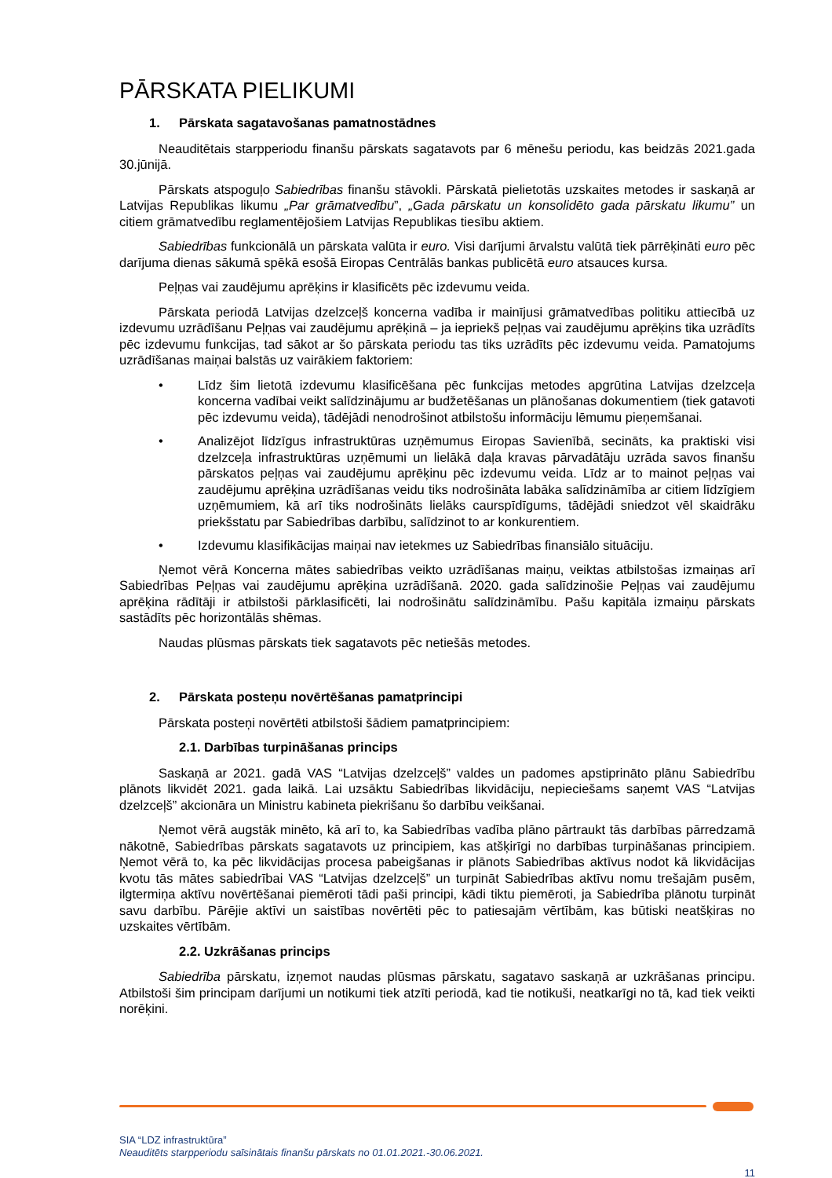PĀRSKATA PIELIKUMI
1. Pārskata sagatavošanas pamatnostādnes
Neauditētais starpperiodu finanšu pārskats sagatavots par 6 mēnešu periodu, kas beidzās 2021.gada 30.jūnijā.
Pārskats atspoguļo Sabiedrības finanšu stāvokli. Pārskatā pielietotās uzskaites metodes ir saskaņā ar Latvijas Republikas likumu „Par grāmatvedību”, „Gada pārskatu un konsolidēto gada pārskatu likumu” un citiem grāmatvedību reglamentējošiem Latvijas Republikas tiesību aktiem.
Sabiedrības funkcionālā un pārskata valūta ir euro. Visi darījumi ārvalstu valūtā tiek pārrēķināti euro pēc darījuma dienas sākumā spēkā esošā Eiropas Centrālās bankas publicētā euro atsauces kursa.
Peļņas vai zaudējumu aprēķins ir klasificēts pēc izdevumu veida.
Pārskata periodā Latvijas dzelzceļš koncerna vadība ir mainījusi grāmatvedības politiku attiecībā uz izdevumu uzrādīšanu Peļņas vai zaudējumu aprēķinā – ja iepriekš peļņas vai zaudējumu aprēķins tika uzrādīts pēc izdevumu funkcijas, tad sākot ar šo pārskata periodu tas tiks uzrādīts pēc izdevumu veida. Pamatojums uzrādīšanas maiņai balstās uz vairākiem faktoriem:
• Līdz šim lietotā izdevumu klasificēšana pēc funkcijas metodes apgrūtina Latvijas dzelzceļa koncerna vadībai veikt salīdzinājumu ar budžetēšanas un plānošanas dokumentiem (tiek gatavoti pēc izdevumu veida), tādējādi nenodrošinot atbilstošu informāciju lēmumu pieņemšanai.
• Analizējot līdzīgus infrastruktūras uzņēmumus Eiropas Savienībā, secināts, ka praktiski visi dzelzceļa infrastruktūras uzņēmumi un lielākā daļa kravas pārvadātāju uzrāda savos finanšu pārskatos peļņas vai zaudējumu aprēķinu pēc izdevumu veida. Līdz ar to mainot peļņas vai zaudējumu aprēķina uzrādīšanas veidu tiks nodrošināta labāka salīdzināmība ar citiem līdzīgiem uzņēmumiem, kā arī tiks nodrošināts lielāks caurspīdīgums, tādējādi sniedzot vēl skaidrāku priekšstatu par Sabiedrības darbību, salīdzinot to ar konkurentiem.
• Izdevumu klasifikācijas maiņai nav ietekmes uz Sabiedrības finansiālo situāciju.
Ņemot vērā Koncerna mātes sabiedrības veikto uzrādīšanas maiņu, veiktas atbilstošas izmaiņas arī Sabiedrības Peļņas vai zaudējumu aprēķina uzrādīšanā. 2020. gada salīdzinošie Peļņas vai zaudējumu aprēķina rādītāji ir atbilstoši pārklasificēti, lai nodrošinātu salīdzināmību. Pašu kapitāla izmaiņu pārskats sastādīts pēc horizontālās shēmas.
Naudas plūsmas pārskats tiek sagatavots pēc netiešās metodes.
2. Pārskata posteņu novērtēšanas pamatprincipi
Pārskata posteņi novērtēti atbilstoši šādiem pamatprincipiem:
2.1. Darbības turpināšanas princips
Saskaņā ar 2021. gadā VAS “Latvijas dzelzceļš” valdes un padomes apstiprināto plānu Sabiedrību plānots likvidēt 2021. gada laikā. Lai uzsāktu Sabiedrības likvidāciju, nepieciešams saņemt VAS “Latvijas dzelzceļš” akcionāra un Ministru kabineta piekrišanu šo darbību veikšanai.
Ņemot vērā augstāk minēto, kā arī to, ka Sabiedrības vadība plāno pārtraukt tās darbības pārredzamā nākotnē, Sabiedrības pārskats sagatavots uz principiem, kas atšķirīgi no darbības turpināšanas principiem. Ņemot vērā to, ka pēc likvidācijas procesa pabeigšanas ir plānots Sabiedrības aktīvus nodot kā likvidācijas kvotu tās mātes sabiedrībai VAS “Latvijas dzelzceļš” un turpināt Sabiedrības aktīvu nomu trešajām pusēm, ilgtermiņa aktīvu novērtēšanai piemēroti tādi paši principi, kādi tiktu piemēroti, ja Sabiedrība plānotu turpināt savu darbību. Pārējie aktīvi un saistības novērtēti pēc to patiesajām vērtībām, kas būtiski neatšķiras no uzskaites vērtībām.
2.2. Uzkrāšanas princips
Sabiedrība pārskatu, izņemot naudas plūsmas pārskatu, sagatavo saskaņā ar uzkrāšanas principu. Atbilstoši šim principam darījumi un notikumi tiek atzīti periodā, kad tie notikuši, neatkarīgi no tā, kad tiek veikti norēķini.
SIA “LDZ infrastruktūra”
Neauditēts starpperiodu saīsinātais finanšu pārskats no 01.01.2021.-30.06.2021.
11